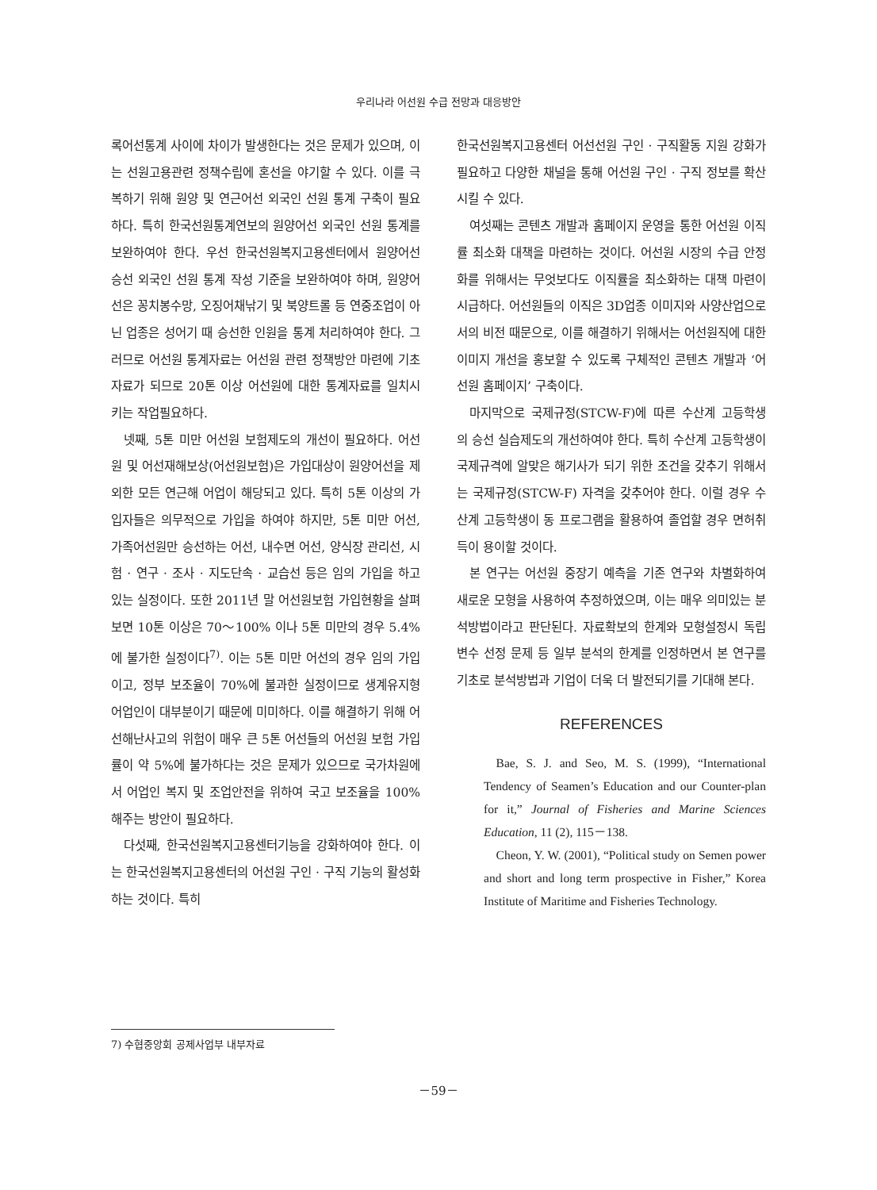우리나라 어선원 수급 전망과 대응방안
록어선통계 사이에 차이가 발생한다는 것은 문제가 있으며, 이는 선원고용관련 정책수립에 혼선을 야기할 수 있다. 이를 극복하기 위해 원양 및 연근어선 외국인 선원 통계 구축이 필요하다. 특히 한국선원통계연보의 원양어선 외국인 선원 통계를 보완하여야 한다. 우선 한국선원복지고용센터에서 원양어선 승선 외국인 선원 통계 작성 기준을 보완하여야 하며, 원양어선은 꽁치봉수망, 오징어채낚기 및 북양트롤 등 연중조업이 아닌 업종은 성어기 때 승선한 인원을 통계 처리하여야 한다. 그러므로 어선원 통계자료는 어선원 관련 정책방안 마련에 기초자료가 되므로 20톤 이상 어선원에 대한 통계자료를 일치시키는 작업필요하다.
넷째, 5톤 미만 어선원 보험제도의 개선이 필요하다. 어선원 및 어선재해보상(어선원보험)은 가입대상이 원양어선을 제외한 모든 연근해 어업이 해당되고 있다. 특히 5톤 이상의 가입자들은 의무적으로 가입을 하여야 하지만, 5톤 미만 어선, 가족어선원만 승선하는 어선, 내수면 어선, 양식장 관리선, 시험 · 연구 · 조사 · 지도단속 · 교습선 등은 임의 가입을 하고 있는 실정이다. 또한 2011년 말 어선원보험 가입현황을 살펴보면 10톤 이상은 70～100% 이나 5톤 미만의 경우 5.4%에 불가한 실정이다<sup>7)</sup>. 이는 5톤 미만 어선의 경우 임의 가입이고, 정부 보조율이 70%에 불과한 실정이므로 생계유지형 어업인이 대부분이기 때문에 미미하다. 이를 해결하기 위해 어선해난사고의 위험이 매우 큰 5톤 어선들의 어선원 보험 가입률이 약 5%에 불가하다는 것은 문제가 있으므로 국가차원에서 어업인 복지 및 조업안전을 위하여 국고 보조율을 100% 해주는 방안이 필요하다.
다섯째, 한국선원복지고용센터기능을 강화하여야 한다. 이는 한국선원복지고용센터의 어선원 구인 · 구직 기능의 활성화하는 것이다. 특히
한국선원복지고용센터 어선선원 구인 · 구직활동 지원 강화가 필요하고 다양한 채널을 통해 어선원 구인 · 구직 정보를 확산시킬 수 있다.
여섯째는 콘텐츠 개발과 홈페이지 운영을 통한 어선원 이직률 최소화 대책을 마련하는 것이다. 어선원 시장의 수급 안정화를 위해서는 무엇보다도 이직률을 최소화하는 대책 마련이 시급하다. 어선원들의 이직은 3D업종 이미지와 사양산업으로서의 비전 때문으로, 이를 해결하기 위해서는 어선원직에 대한 이미지 개선을 홍보할 수 있도록 구체적인 콘텐츠 개발과 ‘어선원 홈페이지’ 구축이다.
마지막으로 국제규정(STCW-F)에 따른 수산계 고등학생의 승선 실습제도의 개선하여야 한다. 특히 수산계 고등학생이 국제규격에 알맞은 해기사가 되기 위한 조건을 갖추기 위해서는 국제규정(STCW-F) 자격을 갖추어야 한다. 이럴 경우 수산계 고등학생이 동 프로그램을 활용하여 졸업할 경우 면허취득이 용이할 것이다.
본 연구는 어선원 중장기 예측을 기존 연구와 차별화하여 새로운 모형을 사용하여 추정하였으며, 이는 매우 의미있는 분석방법이라고 판단된다. 자료확보의 한계와 모형설정시 독립변수 선정 문제 등 일부 분석의 한계를 인정하면서 본 연구를 기초로 분석방법과 기업이 더욱 더 발전되기를 기대해 본다.
REFERENCES
Bae, S. J. and Seo, M. S. (1999), “International Tendency of Seamen’s Education and our Counter-plan for it,” Journal of Fisheries and Marine Sciences Education, 11 (2), 115－138.
Cheon, Y. W. (2001), “Political study on Semen power and short and long term prospective in Fisher,” Korea Institute of Maritime and Fisheries Technology.
7) 수협중앙회 공제사업부 내부자료
－59－